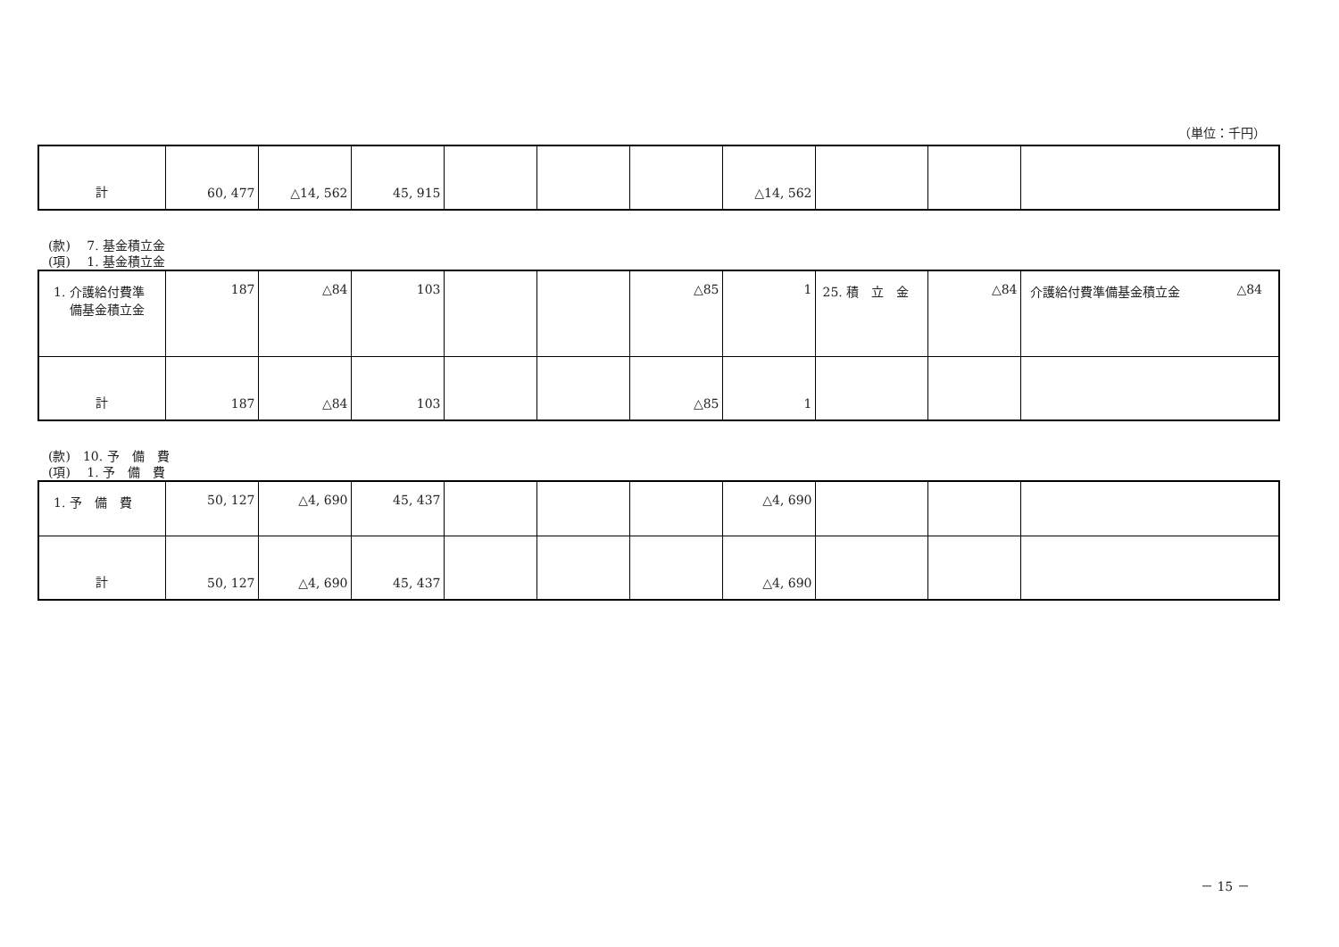（単位：千円）
| 計 | 60, 477 | △14, 562 | 45, 915 | | | | △14, 562 | | | |
(款)　 7. 基金積立金
(項)　 1. 基金積立金
| 1. 介護給付費準 備基金積立金 | 187 | △84 | 103 | | | △85 | 1 | 25. 積 立 金 | △84 | 介護給付費準備基金積立金 △84 |
| 計 | 187 | △84 | 103 | | | △85 | 1 | | | |
(款)　10. 予　備　費
(項)　 1. 予　備　費
| 1. 予 備 費 | 50, 127 | △4, 690 | 45, 437 | | | | △4, 690 | | | |
| 計 | 50, 127 | △4, 690 | 45, 437 | | | | △4, 690 | | | |
－ 15 －